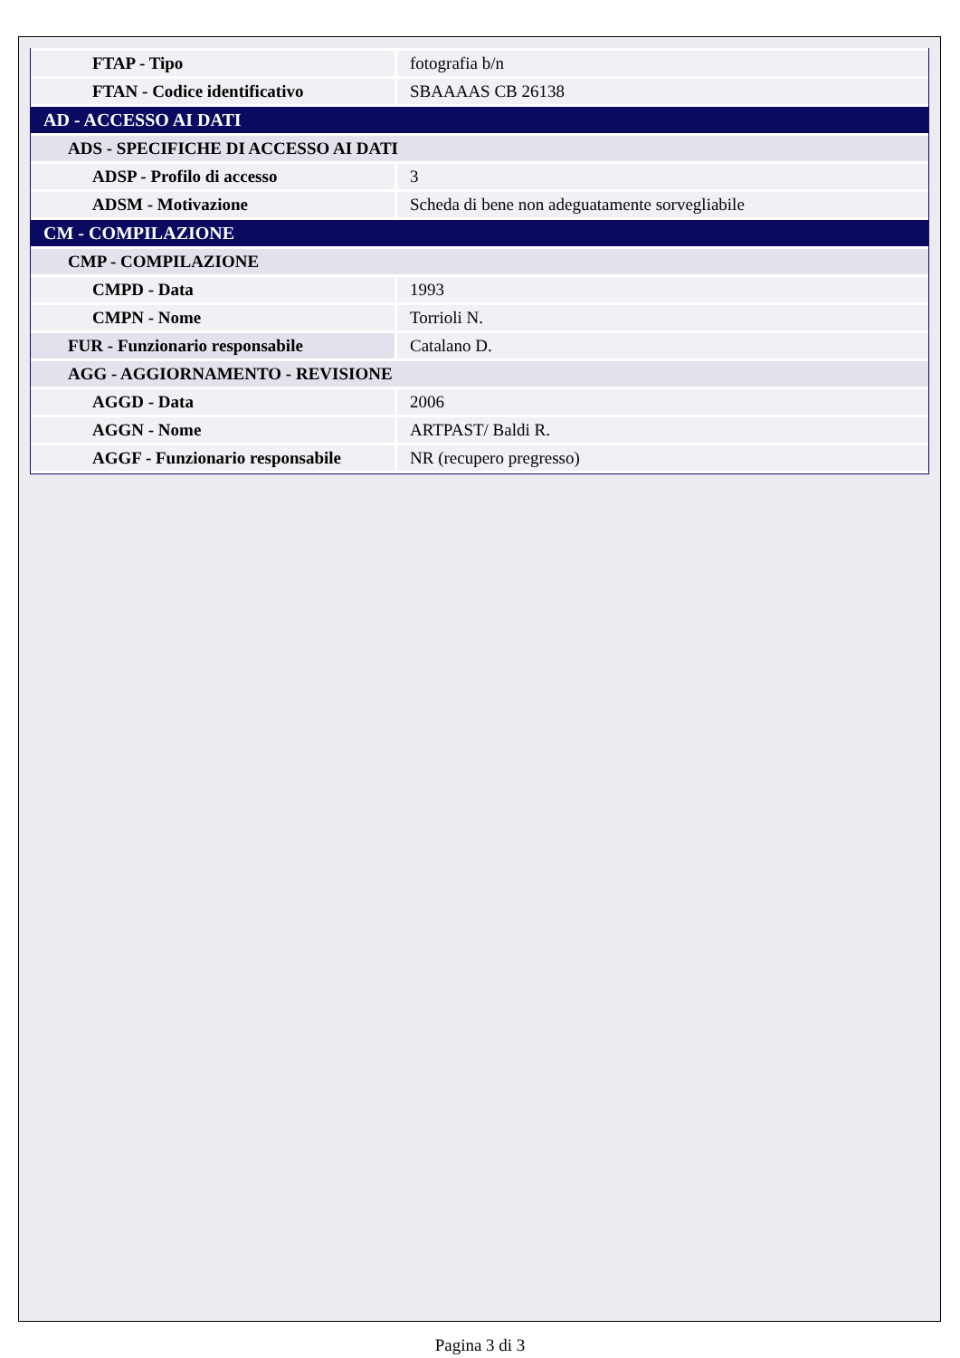| FTAP - Tipo | fotografia b/n |
| FTAN - Codice identificativo | SBAAAAS CB 26138 |
| AD - ACCESSO AI DATI | |
| ADS - SPECIFICHE DI ACCESSO AI DATI | |
| ADSP - Profilo di accesso | 3 |
| ADSM - Motivazione | Scheda di bene non adeguatamente sorvegliabile |
| CM - COMPILAZIONE | |
| CMP - COMPILAZIONE | |
| CMPD - Data | 1993 |
| CMPN - Nome | Torrioli N. |
| FUR - Funzionario responsabile | Catalano D. |
| AGG - AGGIORNAMENTO - REVISIONE | |
| AGGD - Data | 2006 |
| AGGN - Nome | ARTPAST/ Baldi R. |
| AGGF - Funzionario responsabile | NR (recupero pregresso) |
Pagina 3 di 3